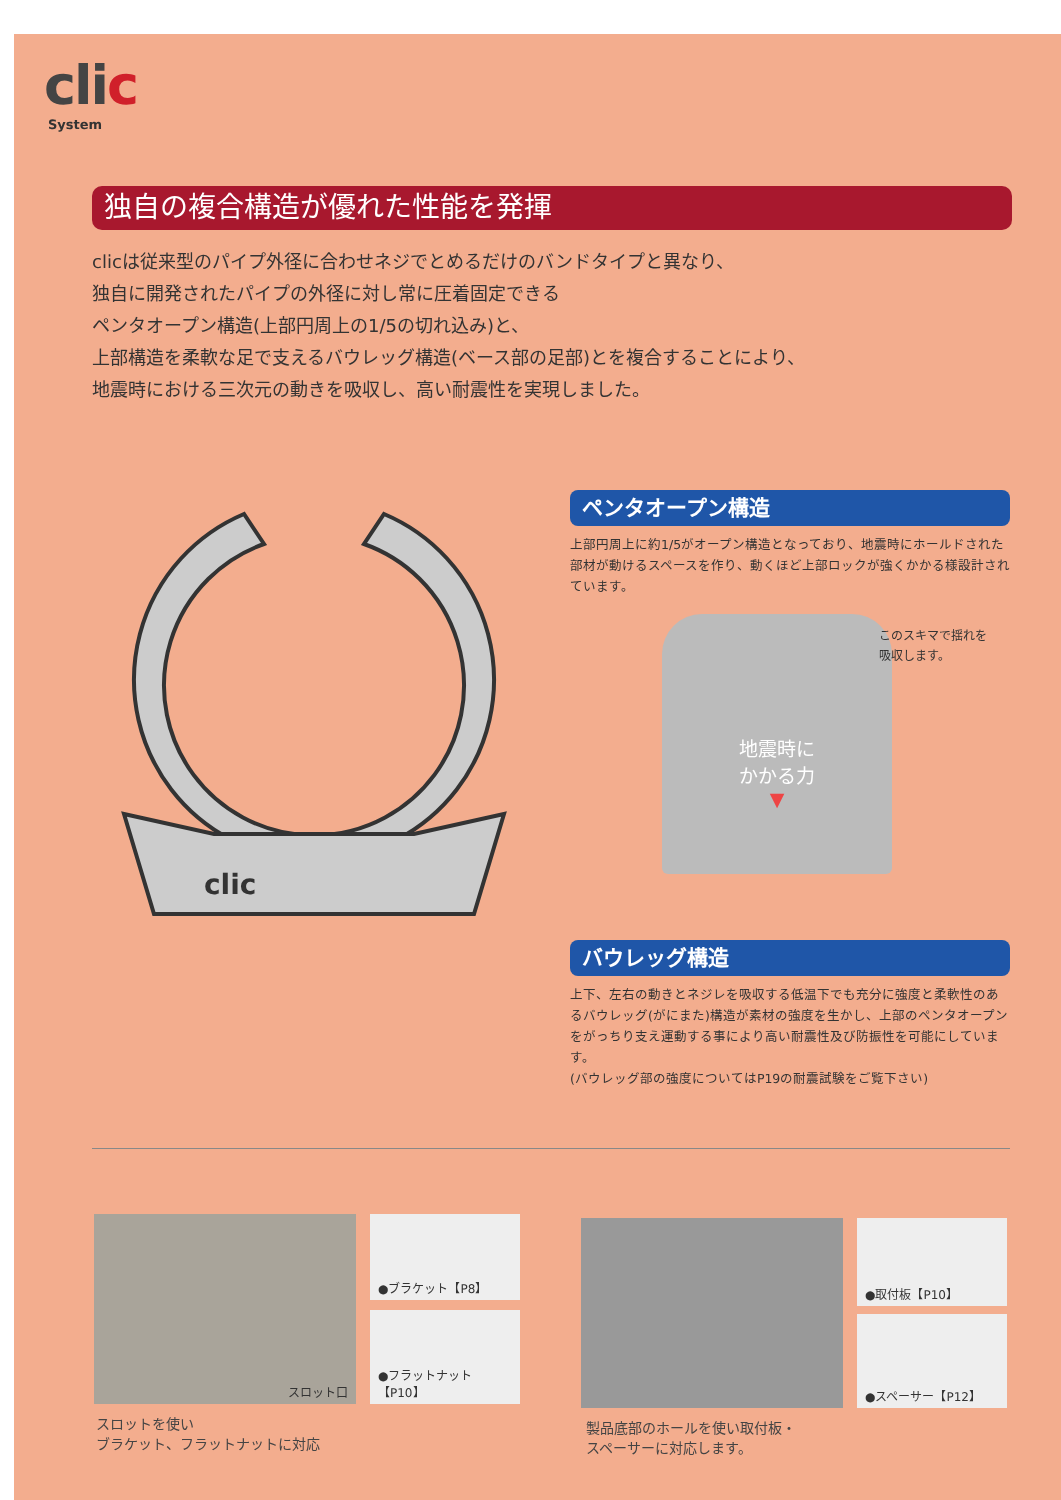clic
System
独自の複合構造が優れた性能を発揮
clicは従来型のパイプ外径に合わせネジでとめるだけのバンドタイプと異なり、
独自に開発されたパイプの外径に対し常に圧着固定できる
ペンタオープン構造(上部円周上の1/5の切れ込み)と、
上部構造を柔軟な足で支えるバウレッグ構造(ベース部の足部)とを複合することにより、
地震時における三次元の動きを吸収し、高い耐震性を実現しました。
clic
ペンタオープン構造
上部円周上に約1/5がオープン構造となっており、地震時にホールドされた部材が動けるスペースを作り、動くほど上部ロックが強くかかる様設計されています。
地震時に
かかる力
▼
このスキマで揺れを
吸収します。
バウレッグ構造
上下、左右の動きとネジレを吸収する低温下でも充分に強度と柔軟性のあるバウレッグ(がにまた)構造が素材の強度を生かし、上部のペンタオープンをがっちり支え運動する事により高い耐震性及び防振性を可能にしています。
(バウレッグ部の強度についてはP19の耐震試験をご覧下さい)
スロット口 ●ブラケット【P8】
●フラットナット【P10】
●取付板【P10】
●スペーサー【P12】
スロットを使い
ブラケット、フラットナットに対応
製品底部のホールを使い取付板・
スペーサーに対応します。